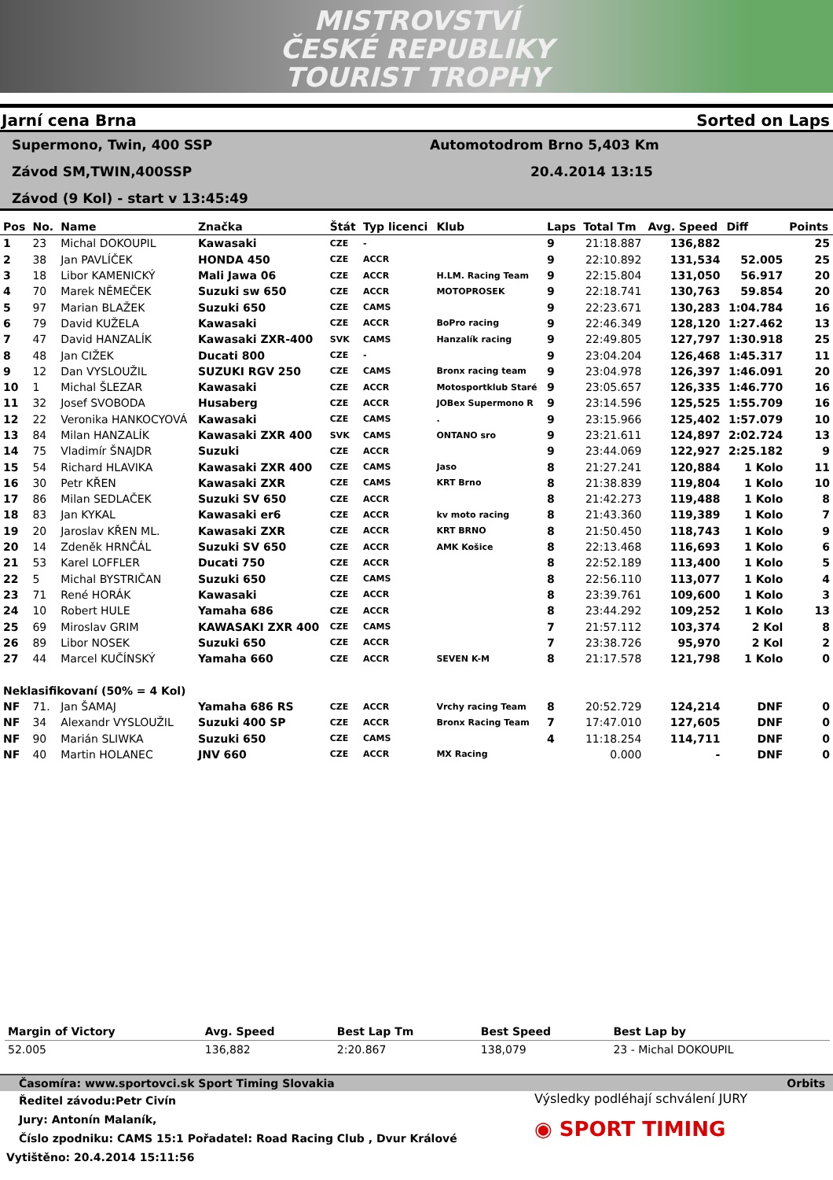MISTROVSTVÍ
ČESKÉ REPUBLIKY
TOURIST TROPHY
Jarní cena Brna Sorted on Laps
Supermono, Twin, 400 SSP Automotodrom Brno 5,403 Km
Závod SM,TWIN,400SSP 20.4.2014 13:15
Závod (9 Kol) - start v 13:45:49
| Pos | No. | Name | Značka | Štát | Typ licenci | Klub | Laps | Total Tm | Avg. Speed | Diff | Points |
| --- | --- | --- | --- | --- | --- | --- | --- | --- | --- | --- | --- |
| 1 | 23 | Michal DOKOUPIL | Kawasaki | CZE | - | | 9 | 21:18.887 | 136,882 | | 25 |
| 2 | 38 | Jan PAVLÍČEK | HONDA 450 | CZE | ACCR | | 9 | 22:10.892 | 131,534 | 52.005 | 25 |
| 3 | 18 | Libor KAMENICKÝ | Mali Jawa 06 | CZE | ACCR | H.LM. Racing Team | 9 | 22:15.804 | 131,050 | 56.917 | 20 |
| 4 | 70 | Marek NĚMEČEK | Suzuki sw 650 | CZE | ACCR | MOTOPROSEK | 9 | 22:18.741 | 130,763 | 59.854 | 20 |
| 5 | 97 | Marian BLAŽEK | Suzuki 650 | CZE | CAMS | | 9 | 22:23.671 | 130,283 | 1:04.784 | 16 |
| 6 | 79 | David KUŽELA | Kawasaki | CZE | ACCR | BoPro racing | 9 | 22:46.349 | 128,120 | 1:27.462 | 13 |
| 7 | 47 | David HANZALÍK | Kawasaki ZXR-400 | SVK | CAMS | Hanzalík racing | 9 | 22:49.805 | 127,797 | 1:30.918 | 25 |
| 8 | 48 | Jan CIŽEK | Ducati 800 | CZE | - | | 9 | 23:04.204 | 126,468 | 1:45.317 | 11 |
| 9 | 12 | Dan VYSLOUŽIL | SUZUKI RGV 250 | CZE | CAMS | Bronx racing team | 9 | 23:04.978 | 126,397 | 1:46.091 | 20 |
| 10 | 1 | Michal ŠLEZAR | Kawasaki | CZE | ACCR | Motosportklub Staré | 9 | 23:05.657 | 126,335 | 1:46.770 | 16 |
| 11 | 32 | Josef SVOBODA | Husaberg | CZE | ACCR | JOBex Supermono R | 9 | 23:14.596 | 125,525 | 1:55.709 | 16 |
| 12 | 22 | Veronika HANKOCYOVÁ | Kawasaki | CZE | CAMS | . | 9 | 23:15.966 | 125,402 | 1:57.079 | 10 |
| 13 | 84 | Milan HANZALÍK | Kawasaki ZXR 400 | SVK | CAMS | ONTANO sro | 9 | 23:21.611 | 124,897 | 2:02.724 | 13 |
| 14 | 75 | Vladimír ŠNAJDR | Suzuki | CZE | ACCR | | 9 | 23:44.069 | 122,927 | 2:25.182 | 9 |
| 15 | 54 | Richard HLAVIKA | Kawasaki ZXR 400 | CZE | CAMS | Jaso | 8 | 21:27.241 | 120,884 | 1 Kolo | 11 |
| 16 | 30 | Petr KŘEN | Kawasaki ZXR | CZE | CAMS | KRT Brno | 8 | 21:38.839 | 119,804 | 1 Kolo | 10 |
| 17 | 86 | Milan SEDLAČEK | Suzuki SV 650 | CZE | ACCR | | 8 | 21:42.273 | 119,488 | 1 Kolo | 8 |
| 18 | 83 | Jan KYKAL | Kawasaki er6 | CZE | ACCR | kv moto racing | 8 | 21:43.360 | 119,389 | 1 Kolo | 7 |
| 19 | 20 | Jaroslav KŘEN ML. | Kawasaki ZXR | CZE | ACCR | KRT BRNO | 8 | 21:50.450 | 118,743 | 1 Kolo | 9 |
| 20 | 14 | Zdeněk HRNČÁL | Suzuki SV 650 | CZE | ACCR | AMK Košice | 8 | 22:13.468 | 116,693 | 1 Kolo | 6 |
| 21 | 53 | Karel LOFFLER | Ducati 750 | CZE | ACCR | | 8 | 22:52.189 | 113,400 | 1 Kolo | 5 |
| 22 | 5 | Michal BYSTRIČAN | Suzuki 650 | CZE | CAMS | | 8 | 22:56.110 | 113,077 | 1 Kolo | 4 |
| 23 | 71 | René HORÁK | Kawasaki | CZE | ACCR | | 8 | 23:39.761 | 109,600 | 1 Kolo | 3 |
| 24 | 10 | Robert HULE | Yamaha 686 | CZE | ACCR | | 8 | 23:44.292 | 109,252 | 1 Kolo | 13 |
| 25 | 69 | Miroslav GRIM | KAWASAKI ZXR 400 | CZE | CAMS | | 7 | 21:57.112 | 103,374 | 2 Kol | 8 |
| 26 | 89 | Libor NOSEK | Suzuki 650 | CZE | ACCR | | 7 | 23:38.726 | 95,970 | 2 Kol | 2 |
| 27 | 44 | Marcel KUČÍNSKÝ | Yamaha 660 | CZE | ACCR | SEVEN K-M | 8 | 21:17.578 | 121,798 | 1 Kolo | 0 |
| Neklasifikovaní (50% = 4 Kol) | | | | | | | | | | | |
| NF | 71. | Jan ŠAMAJ | Yamaha 686 RS | CZE | ACCR | Vrchy racing Team | 8 | 20:52.729 | 124,214 | DNF | 0 |
| NF | 34 | Alexandr VYSLOUŽIL | Suzuki 400 SP | CZE | ACCR | Bronx Racing Team | 7 | 17:47.010 | 127,605 | DNF | 0 |
| NF | 90 | Marián SLIWKA | Suzuki 650 | CZE | CAMS | | 4 | 11:18.254 | 114,711 | DNF | 0 |
| NF | 40 | Martin HOLANEC | JNV 660 | CZE | ACCR | MX Racing | | 0.000 | - | DNF | 0 |
| Margin of Victory | Avg. Speed | Best Lap Tm | Best Speed | Best Lap by |
| 52.005 | 136,882 | 2:20.867 | 138,079 | 23 - Michal DOKOUPIL |
Časomíra: www.sportovci.sk Sport Timing Slovakia Orbits
Ředitel závodu:Petr Civín
Jury: Antonín Malaník,
Číslo zpodniku: CAMS 15:1 Pořadatel: Road Racing Club , Dvur Králové
Vytištěno: 20.4.2014 15:11:56
Výsledky podléhají schválení JURY
◉ SPORT TIMING